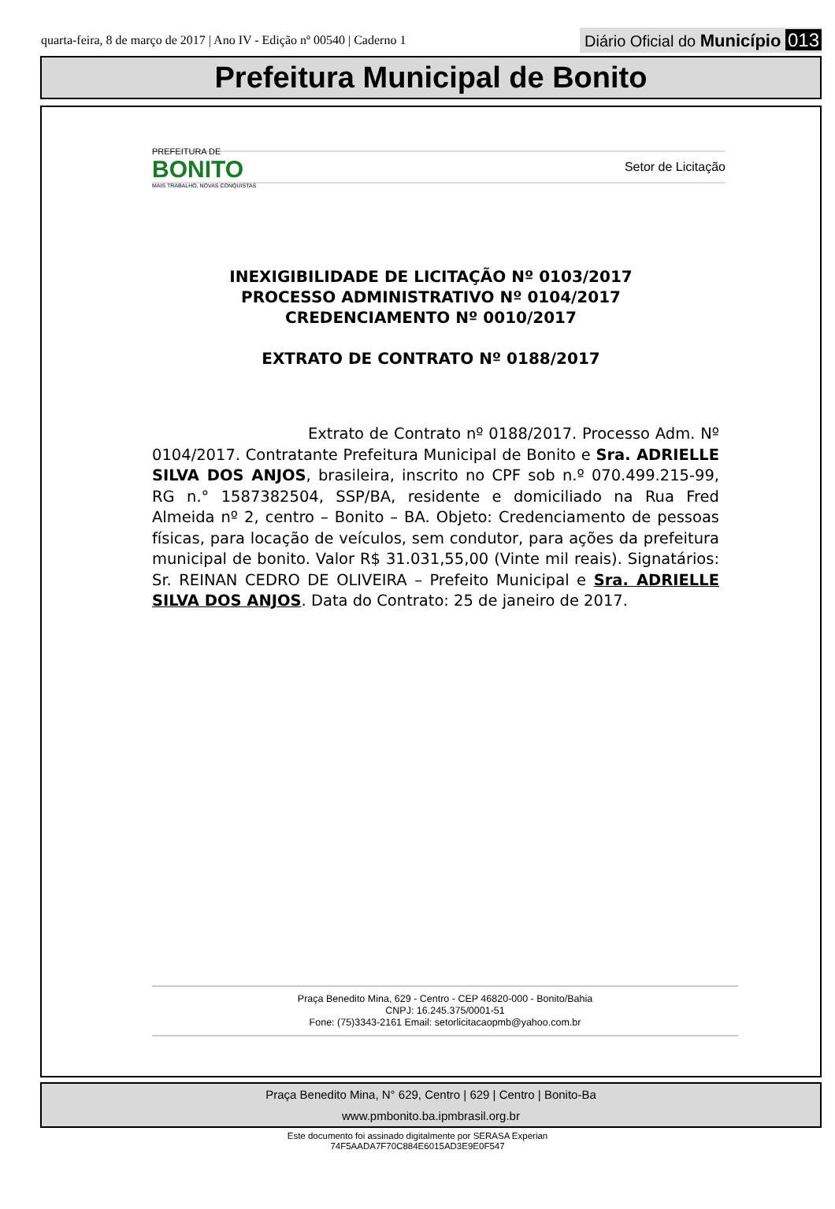quarta-feira, 8 de março de 2017 | Ano IV - Edição nº 00540 | Caderno 1 Diário Oficial do Município 013
Prefeitura Municipal de Bonito
PREFEITURA DE
BONITO
MAIS TRABALHO, NOVAS CONQUISTAS
Setor de Licitação
INEXIGIBILIDADE DE LICITAÇÃO Nº 0103/2017
PROCESSO ADMINISTRATIVO Nº 0104/2017
CREDENCIAMENTO Nº 0010/2017
EXTRATO DE CONTRATO Nº 0188/2017
Extrato de Contrato nº 0188/2017. Processo Adm. Nº 0104/2017. Contratante Prefeitura Municipal de Bonito e Sra. ADRIELLE SILVA DOS ANJOS, brasileira, inscrito no CPF sob n.º 070.499.215-99, RG n.° 1587382504, SSP/BA, residente e domiciliado na Rua Fred Almeida nº 2, centro – Bonito – BA. Objeto: Credenciamento de pessoas físicas, para locação de veículos, sem condutor, para ações da prefeitura municipal de bonito. Valor R$ 31.031,55,00 (Vinte mil reais). Signatários: Sr. REINAN CEDRO DE OLIVEIRA – Prefeito Municipal e Sra. ADRIELLE SILVA DOS ANJOS. Data do Contrato: 25 de janeiro de 2017.
Praça Benedito Mina, 629 - Centro - CEP 46820-000 - Bonito/Bahia
CNPJ: 16.245.375/0001-51
Fone: (75)3343-2161 Email: setorlicitacaopmb@yahoo.com.br
Praça Benedito Mina, N° 629, Centro | 629 | Centro | Bonito-Ba
www.pmbonito.ba.ipmbrasil.org.br
Este documento foi assinado digitalmente por SERASA Experian
74F5AADA7F70C884E6015AD3E9E0F547